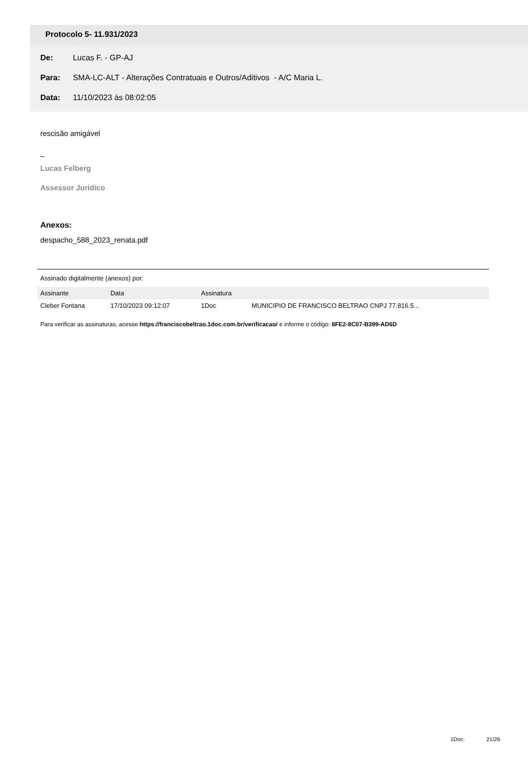Protocolo 5- 11.931/2023
De: Lucas F. - GP-AJ
Para: SMA-LC-ALT - Alterações Contratuais e Outros/Aditivos - A/C Maria L.
Data: 11/10/2023 às 08:02:05
rescisão amigável
_
Lucas Felberg
Assessor Jurídico
Anexos:
despacho_588_2023_renata.pdf
Assinado digitalmente (anexos) por:
| Assinante | Data | Assinatura | |
| --- | --- | --- | --- |
| Cleber Fontana | 17/10/2023 09:12:07 | 1Doc | MUNICIPIO DE FRANCISCO BELTRAO CNPJ 77.816.5... |
Para verificar as assinaturas, acesse https://franciscobeltrao.1doc.com.br/verificacao/ e informe o código: 8FE2-8C07-B399-AD6D
1Doc: 21/26